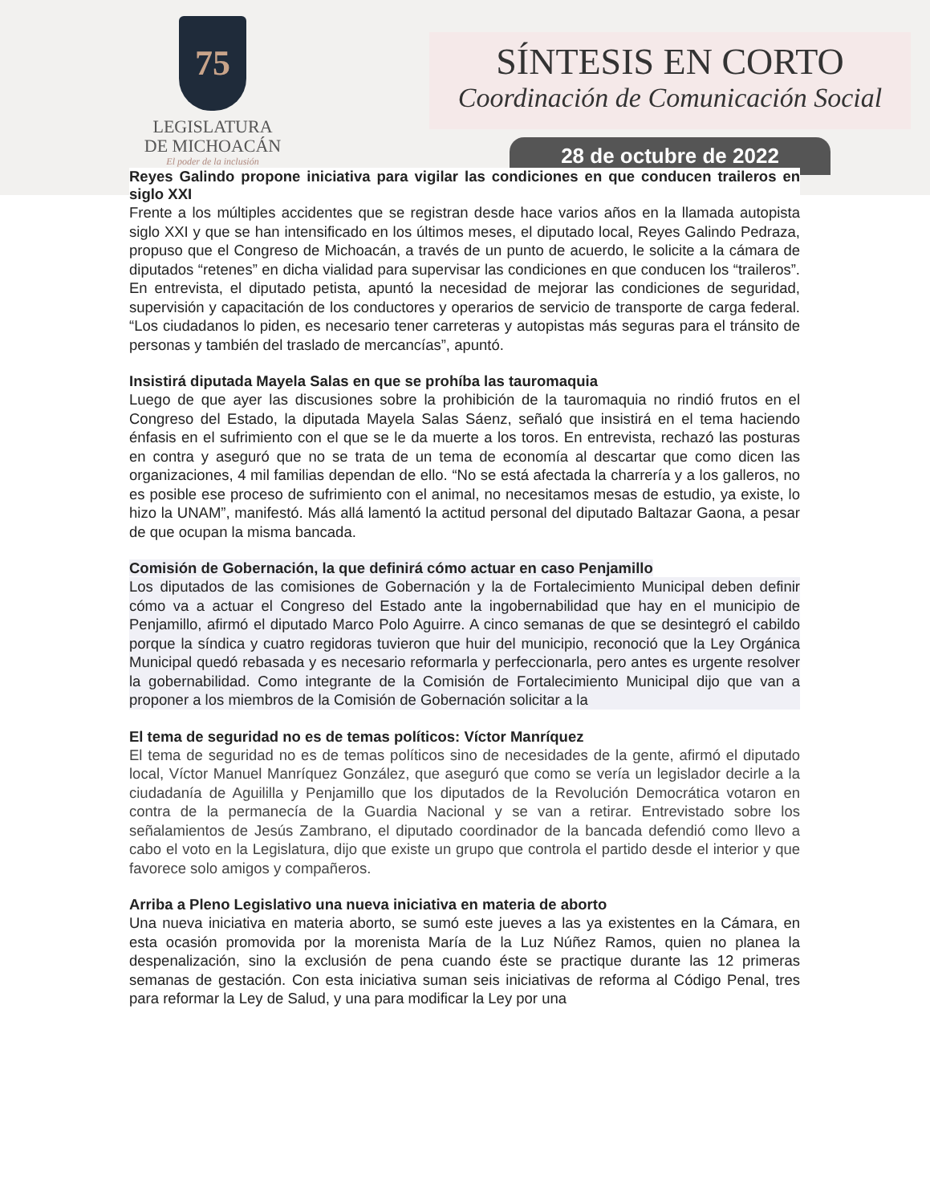75
LEGISLATURA
DE MICHOACÁN
El poder de la inclusión
SÍNTESIS EN CORTO
Coordinación de Comunicación Social
28 de octubre de 2022
Reyes Galindo propone iniciativa para vigilar las condiciones en que conducen traileros en siglo XXI
Frente a los múltiples accidentes que se registran desde hace varios años en la llamada autopista siglo XXI y que se han intensificado en los últimos meses, el diputado local, Reyes Galindo Pedraza, propuso que el Congreso de Michoacán, a través de un punto de acuerdo, le solicite a la cámara de diputados “retenes” en dicha vialidad para supervisar las condiciones en que conducen los “traileros”. En entrevista, el diputado petista, apuntó la necesidad de mejorar las condiciones de seguridad, supervisión y capacitación de los conductores y operarios de servicio de transporte de carga federal. “Los ciudadanos lo piden, es necesario tener carreteras y autopistas más seguras para el tránsito de personas y también del traslado de mercancías”, apuntó.
Insistirá diputada Mayela Salas en que se prohíba las tauromaquia
Luego de que ayer las discusiones sobre la prohibición de la tauromaquia no rindió frutos en el Congreso del Estado, la diputada Mayela Salas Sáenz, señaló que insistirá en el tema haciendo énfasis en el sufrimiento con el que se le da muerte a los toros. En entrevista, rechazó las posturas en contra y aseguró que no se trata de un tema de economía al descartar que como dicen las organizaciones, 4 mil familias dependan de ello. “No se está afectada la charrería y a los galleros, no es posible ese proceso de sufrimiento con el animal, no necesitamos mesas de estudio, ya existe, lo hizo la UNAM”, manifestó. Más allá lamentó la actitud personal del diputado Baltazar Gaona, a pesar de que ocupan la misma bancada.
Comisión de Gobernación, la que definirá cómo actuar en caso Penjamillo
Los diputados de las comisiones de Gobernación y la de Fortalecimiento Municipal deben definir cómo va a actuar el Congreso del Estado ante la ingobernabilidad que hay en el municipio de Penjamillo, afirmó el diputado Marco Polo Aguirre. A cinco semanas de que se desintegró el cabildo porque la síndica y cuatro regidoras tuvieron que huir del municipio, reconoció que la Ley Orgánica Municipal quedó rebasada y es necesario reformarla y perfeccionarla, pero antes es urgente resolver la gobernabilidad. Como integrante de la Comisión de Fortalecimiento Municipal dijo que van a proponer a los miembros de la Comisión de Gobernación solicitar a la
El tema de seguridad no es de temas políticos: Víctor Manríquez
El tema de seguridad no es de temas políticos sino de necesidades de la gente, afirmó el diputado local, Víctor Manuel Manríquez González, que aseguró que como se vería un legislador decirle a la ciudadanía de Aguililla y Penjamillo que los diputados de la Revolución Democrática votaron en contra de la permanecía de la Guardia Nacional y se van a retirar. Entrevistado sobre los señalamientos de Jesús Zambrano, el diputado coordinador de la bancada defendió como llevo a cabo el voto en la Legislatura, dijo que existe un grupo que controla el partido desde el interior y que favorece solo amigos y compañeros.
Arriba a Pleno Legislativo una nueva iniciativa en materia de aborto
Una nueva iniciativa en materia aborto, se sumó este jueves a las ya existentes en la Cámara, en esta ocasión promovida por la morenista María de la Luz Núñez Ramos, quien no planea la despenalización, sino la exclusión de pena cuando éste se practique durante las 12 primeras semanas de gestación. Con esta iniciativa suman seis iniciativas de reforma al Código Penal, tres para reformar la Ley de Salud, y una para modificar la Ley por una